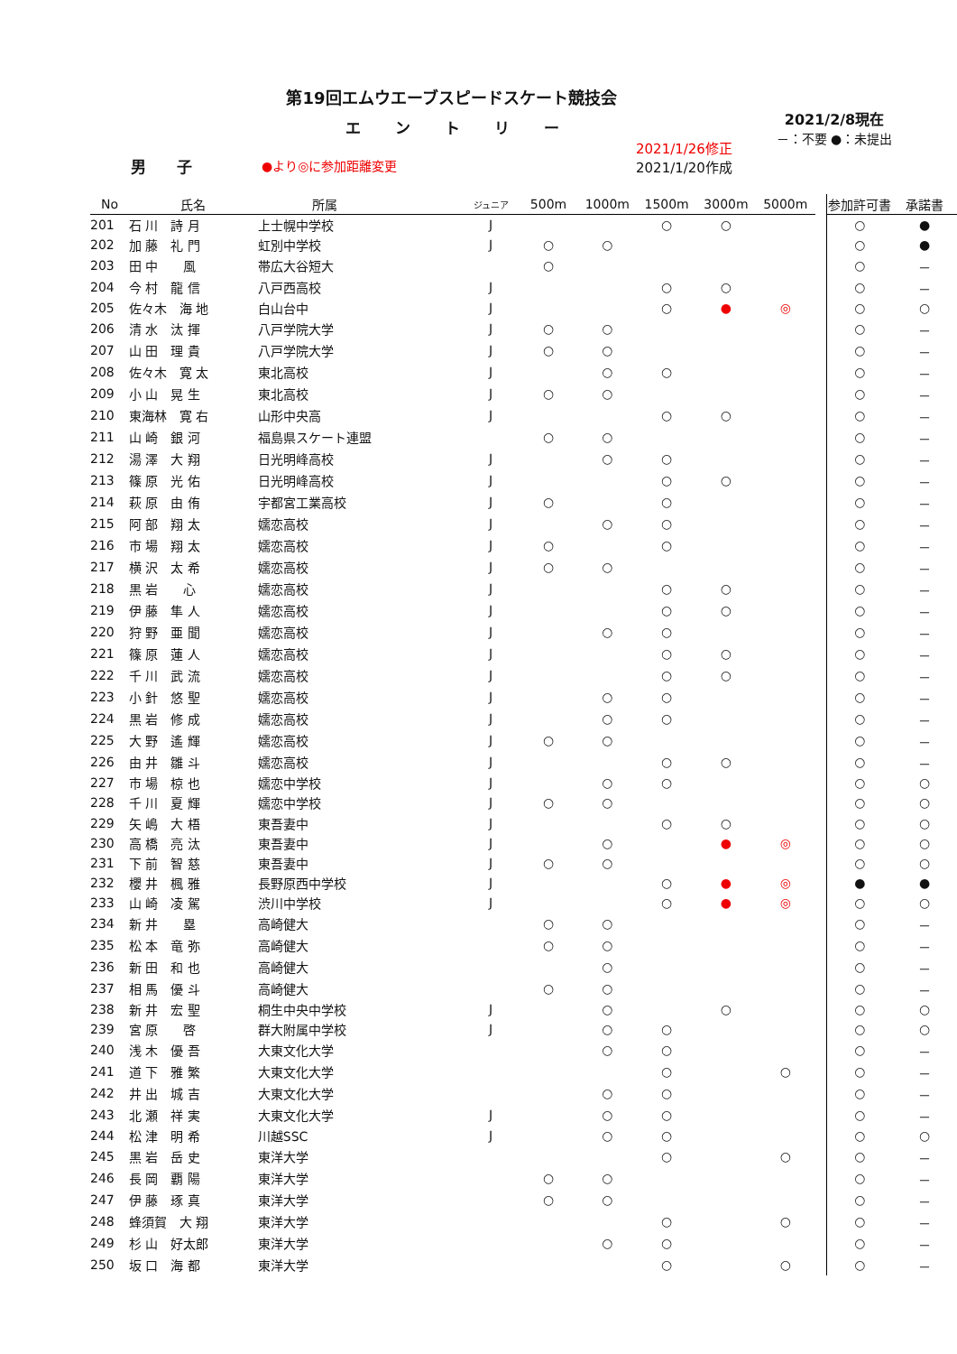第19回エムウエーブスピードスケート競技会
エントリー
男 子
●より◎に参加距離変更
2021/1/26修正
2021/1/20作成
2021/2/8現在
－：不要 ●：未提出
| No | 氏名 | 所属 | ジュニア | 500m | 1000m | 1500m | 3000m | 5000m | | 参加許可書 | 承諾書 |
| --- | --- | --- | --- | --- | --- | --- | --- | --- | --- | --- | --- |
| 201 | 石 川 詩 月 | 上士幌中学校 | J | | | ○ | ○ | | | ○ | ● |
| 202 | 加 藤 礼 門 | 虹別中学校 | J | ○ | ○ | | | | | ○ | ● |
| 203 | 田 中 風 | 帯広大谷短大 | | ○ | | | | | | ○ | － |
| 204 | 今 村 龍 信 | 八戸西高校 | J | | | ○ | ○ | | | ○ | － |
| 205 | 佐々木 海 地 | 白山台中 | J | | | ○ | ● | ◎ | | ○ | ○ |
| 206 | 清 水 汰 揮 | 八戸学院大学 | J | ○ | ○ | | | | | ○ | － |
| 207 | 山 田 理 貴 | 八戸学院大学 | J | ○ | ○ | | | | | ○ | － |
| 208 | 佐々木 寛 太 | 東北高校 | J | | ○ | ○ | | | | ○ | － |
| 209 | 小 山 晃 生 | 東北高校 | J | ○ | ○ | | | | | ○ | － |
| 210 | 東海林 寛 右 | 山形中央高 | J | | | ○ | ○ | | | ○ | － |
| 211 | 山 崎 銀 河 | 福島県スケート連盟 | | ○ | ○ | | | | | ○ | － |
| 212 | 湯 澤 大 翔 | 日光明峰高校 | J | | ○ | ○ | | | | ○ | － |
| 213 | 篠 原 光 佑 | 日光明峰高校 | J | | | ○ | ○ | | | ○ | － |
| 214 | 萩 原 由 侑 | 宇都宮工業高校 | J | ○ | | ○ | | | | ○ | － |
| 215 | 阿 部 翔 太 | 嬬恋高校 | J | | ○ | ○ | | | | ○ | － |
| 216 | 市 場 翔 太 | 嬬恋高校 | J | ○ | | ○ | | | | ○ | － |
| 217 | 横 沢 太 希 | 嬬恋高校 | J | ○ | ○ | | | | | ○ | － |
| 218 | 黒 岩 心 | 嬬恋高校 | J | | | ○ | ○ | | | ○ | － |
| 219 | 伊 藤 隼 人 | 嬬恋高校 | J | | | ○ | ○ | | | ○ | － |
| 220 | 狩 野 亜 聞 | 嬬恋高校 | J | | ○ | ○ | | | | ○ | － |
| 221 | 篠 原 蓮 人 | 嬬恋高校 | J | | | ○ | ○ | | | ○ | － |
| 222 | 千 川 武 流 | 嬬恋高校 | J | | | ○ | ○ | | | ○ | － |
| 223 | 小 針 悠 聖 | 嬬恋高校 | J | | ○ | ○ | | | | ○ | － |
| 224 | 黒 岩 修 成 | 嬬恋高校 | J | | ○ | ○ | | | | ○ | － |
| 225 | 大 野 遙 輝 | 嬬恋高校 | J | ○ | ○ | | | | | ○ | － |
| 226 | 由 井 雛 斗 | 嬬恋高校 | J | | | ○ | ○ | | | ○ | － |
| 227 | 市 場 椋 也 | 嬬恋中学校 | J | | ○ | ○ | | | | ○ | ○ |
| 228 | 千 川 夏 輝 | 嬬恋中学校 | J | ○ | ○ | | | | | ○ | ○ |
| 229 | 矢 嶋 大 梧 | 東吾妻中 | J | | | ○ | ○ | | | ○ | ○ |
| 230 | 高 橋 亮 汰 | 東吾妻中 | J | | ○ | | ● | ◎ | | ○ | ○ |
| 231 | 下 前 智 慈 | 東吾妻中 | J | ○ | ○ | | | | | ○ | ○ |
| 232 | 櫻 井 楓 雅 | 長野原西中学校 | J | | | ○ | ● | ◎ | | ● | ● |
| 233 | 山 崎 凌 駕 | 渋川中学校 | J | | | ○ | ● | ◎ | | ○ | ○ |
| 234 | 新 井 塁 | 高崎健大 | | ○ | ○ | | | | | ○ | － |
| 235 | 松 本 竜 弥 | 高崎健大 | | ○ | ○ | | | | | ○ | － |
| 236 | 新 田 和 也 | 高崎健大 | | | ○ | | | | | ○ | － |
| 237 | 相 馬 優 斗 | 高崎健大 | | ○ | ○ | | | | | ○ | － |
| 238 | 新 井 宏 聖 | 桐生中央中学校 | J | | ○ | | ○ | | | ○ | ○ |
| 239 | 宮 原 啓 | 群大附属中学校 | J | | ○ | ○ | | | | ○ | ○ |
| 240 | 浅 木 優 吾 | 大東文化大学 | | | ○ | ○ | | | | ○ | － |
| 241 | 道 下 雅 繁 | 大東文化大学 | | | | ○ | | ○ | | ○ | － |
| 242 | 井 出 城 吉 | 大東文化大学 | | | ○ | ○ | | | | ○ | － |
| 243 | 北 瀬 祥 実 | 大東文化大学 | J | | ○ | ○ | | | | ○ | － |
| 244 | 松 津 明 希 | 川越SSC | J | | ○ | ○ | | | | ○ | ○ |
| 245 | 黒 岩 岳 史 | 東洋大学 | | | | ○ | | ○ | | ○ | － |
| 246 | 長 岡 覇 陽 | 東洋大学 | | ○ | ○ | | | | | ○ | － |
| 247 | 伊 藤 琢 真 | 東洋大学 | | ○ | ○ | | | | | ○ | － |
| 248 | 蜂須賀 大 翔 | 東洋大学 | | | | ○ | | ○ | | ○ | － |
| 249 | 杉 山 好太郎 | 東洋大学 | | | ○ | ○ | | | | ○ | － |
| 250 | 坂 口 海 都 | 東洋大学 | | | | ○ | | ○ | | ○ | － |